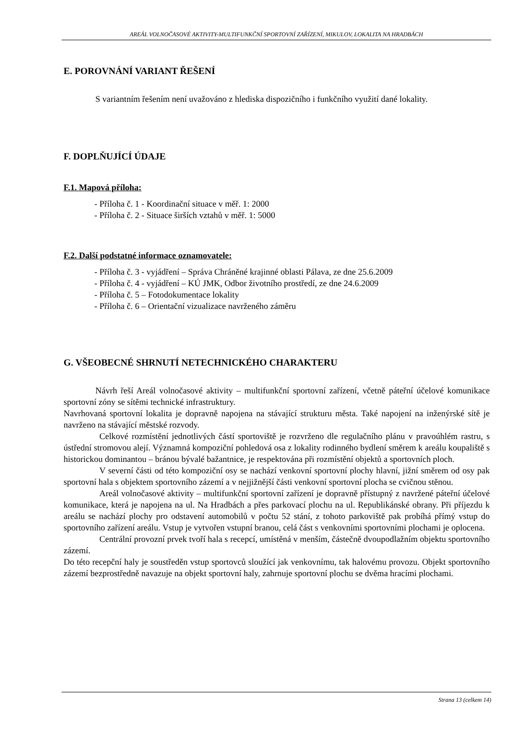AREÁL VOLNOČASOVÉ AKTIVITY-MULTIFUNKČNÍ SPORTOVNÍ ZAŘÍZENÍ, MIKULOV, LOKALITA NA HRADBÁCH
E. POROVNÁNÍ VARIANT ŘEŠENÍ
S variantním řešením není uvažováno z hlediska dispozičního i funkčního využití dané lokality.
F. DOPLŇUJÍCÍ ÚDAJE
F.1. Mapová příloha:
- Příloha č. 1 - Koordinační situace v měř. 1: 2000
- Příloha č. 2 - Situace širších vztahů v měř. 1: 5000
F.2. Další podstatné informace oznamovatele:
- Příloha č. 3 - vyjádření – Správa Chráněné krajinné oblasti Pálava, ze dne 25.6.2009
- Příloha č. 4 - vyjádření – KÚ JMK, Odbor životního prostředí, ze dne 24.6.2009
- Příloha č. 5 – Fotodokumentace lokality
- Příloha č. 6 – Orientační vizualizace navrženého záměru
G. VŠEOBECNÉ SHRNUTÍ NETECHNICKÉHO CHARAKTERU
Návrh řeší Areál volnočasové aktivity – multifunkční sportovní zařízení, včetně páteřní účelové komunikace sportovní zóny se sítěmi technické infrastruktury.
Navrhovaná sportovní lokalita je dopravně napojena na stávající strukturu města. Také napojení na inženýrské sítě je navrženo na stávající městské rozvody.
Celkové rozmístění jednotlivých částí sportoviště je rozvrženo dle regulačního plánu v pravoúhlém rastru, s ústřední stromovou alejí. Významná kompoziční pohledová osa z lokality rodinného bydlení směrem k areálu koupaliště s historickou dominantou – bránou bývalé bažantnice, je respektována při rozmístění objektů a sportovních ploch.
V severní části od této kompoziční osy se nachází venkovní sportovní plochy hlavní, jižní směrem od osy pak sportovní hala s objektem sportovního zázemí a v nejjižnější části venkovní sportovní plocha se cvičnou stěnou.
Areál volnočasové aktivity – multifunkční sportovní zařízení je dopravně přístupný z navržené páteřní účelové komunikace, která je napojena na ul. Na Hradbách a přes parkovací plochu na ul. Republikánské obrany. Při příjezdu k areálu se nachází plochy pro odstavení automobilů v počtu 52 stání, z tohoto parkoviště pak probíhá přímý vstup do sportovního zařízení areálu. Vstup je vytvořen vstupní branou, celá část s venkovními sportovními plochami je oplocena.
Centrální provozní prvek tvoří hala s recepcí, umístěná v menším, částečně dvoupodlažním objektu sportovního zázemí.
Do této recepční haly je soustředěn vstup sportovců sloužící jak venkovnímu, tak halovému provozu. Objekt sportovního zázemí bezprostředně navazuje na objekt sportovní haly, zahrnuje sportovní plochu se dvěma hracími plochami.
Strana 13 (celkem 14)